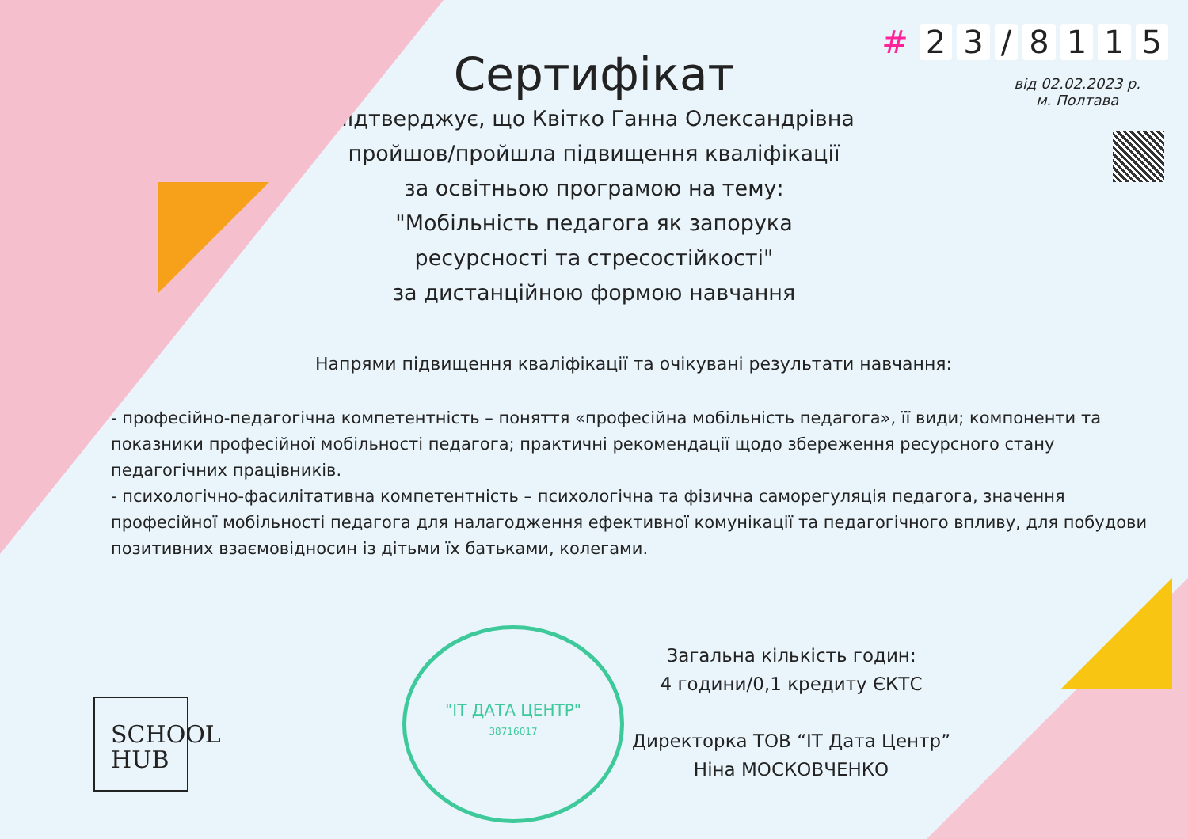# 23 / 8115
від 02.02.2023 р.
м. Полтава
Сертифікат
підтверджує, що Квітко Ганна Олександрівна
пройшов/пройшла підвищення кваліфікації
за освітньою програмою на тему:
"Мобільність педагога як запорука
ресурсності та стресостійкості"
за дистанційною формою навчання
Напрями підвищення кваліфікації та очікувані результати навчання:
- професійно-педагогічна компетентність – поняття «професійна мобільність педагога», її види; компоненти та показники професійної мобільності педагога; практичні рекомендації щодо збереження ресурсного стану педагогічних працівників.
- психологічно-фасилітативна компетентність – психологічна та фізична саморегуляція педагога, значення професійної мобільності педагога для налагодження ефективної комунікації та педагогічного впливу, для побудови позитивних взаємовідносин із дітьми їх батьками, колегами.
SCHOOL
HUB
"ІТ ДАТА ЦЕНТР"
38716017
Загальна кількість годин:
4 години/0,1 кредиту ЄКТС
Директорка ТОВ “ІТ Дата Центр”
Ніна МОСКОВЧЕНКО